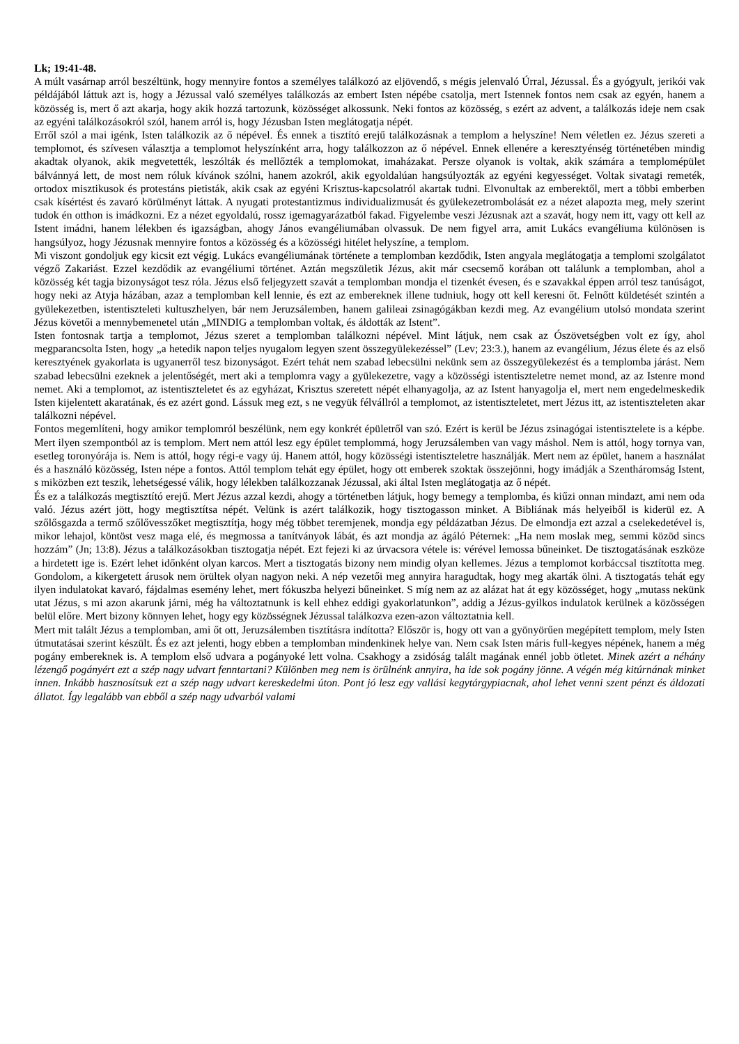Lk; 19:41-48.
A múlt vasárnap arról beszéltünk, hogy mennyire fontos a személyes találkozó az eljövendő, s mégis jelenvaló Úrral, Jézussal. És a gyógyult, jerikói vak példájából láttuk azt is, hogy a Jézussal való személyes találkozás az embert Isten népébe csatolja, mert Istennek fontos nem csak az egyén, hanem a közösség is, mert ő azt akarja, hogy akik hozzá tartozunk, közösséget alkossunk. Neki fontos az közösség, s ezért az advent, a találkozás ideje nem csak az egyéni találkozásokról szól, hanem arról is, hogy Jézusban Isten meglátogatja népét.
Erről szól a mai igénk, Isten találkozik az ő népével. És ennek a tisztító erejű találkozásnak a templom a helyszíne! Nem véletlen ez. Jézus szereti a templomot, és szívesen választja a templomot helyszínként arra, hogy találkozzon az ő népével. Ennek ellenére a keresztyénség történetében mindig akadtak olyanok, akik megvetették, leszólták és mellőzték a templomokat, imaházakat. Persze olyanok is voltak, akik számára a templomépület bálvánnyá lett, de most nem róluk kívánok szólni, hanem azokról, akik egyoldalúan hangsúlyozták az egyéni kegyességet. Voltak sivatagi remeték, ortodox misztikusok és protestáns pietisták, akik csak az egyéni Krisztus-kapcsolatról akartak tudni. Elvonultak az emberektől, mert a többi emberben csak kísértést és zavaró körülményt láttak. A nyugati protestantizmus individualizmusát és gyülekezetrombolását ez a nézet alapozta meg, mely szerint tudok én otthon is imádkozni. Ez a nézet egyoldalú, rossz igemagyarázatból fakad. Figyelembe veszi Jézusnak azt a szavát, hogy nem itt, vagy ott kell az Istent imádni, hanem lélekben és igazságban, ahogy János evangéliumában olvassuk. De nem figyel arra, amit Lukács evangéliuma különösen is hangsúlyoz, hogy Jézusnak mennyire fontos a közösség és a közösségi hitélet helyszíne, a templom.
Mi viszont gondoljuk egy kicsit ezt végig. Lukács evangéliumának története a templomban kezdődik, Isten angyala meglátogatja a templomi szolgálatot végző Zakariást. Ezzel kezdődik az evangéliumi történet. Aztán megszületik Jézus, akit már csecsemő korában ott találunk a templomban, ahol a közösség két tagja bizonyságot tesz róla. Jézus első feljegyzett szavát a templomban mondja el tizenkét évesen, és e szavakkal éppen arról tesz tanúságot, hogy neki az Atyja házában, azaz a templomban kell lennie, és ezt az embereknek illene tudniuk, hogy ott kell keresni őt. Felnőtt küldetését szintén a gyülekezetben, istentiszteleti kultuszhelyen, bár nem Jeruzsálemben, hanem galileai zsinagógákban kezdi meg. Az evangélium utolsó mondata szerint Jézus követői a mennybemenetel után „MINDIG a templomban voltak, és áldották az Istent”.
Isten fontosnak tartja a templomot, Jézus szeret a templomban találkozni népével. Mint látjuk, nem csak az Ószövetségben volt ez így, ahol megparancsolta Isten, hogy „a hetedik napon teljes nyugalom legyen szent összegyülekezéssel” (Lev; 23:3.), hanem az evangélium, Jézus élete és az első keresztyének gyakorlata is ugyanerről tesz bizonyságot. Ezért tehát nem szabad lebecsülni nekünk sem az összegyülekezést és a templomba járást. Nem szabad lebecsülni ezeknek a jelentőségét, mert aki a templomra vagy a gyülekezetre, vagy a közösségi istentiszteletre nemet mond, az az Istenre mond nemet. Aki a templomot, az istentiszteletet és az egyházat, Krisztus szeretett népét elhanyagolja, az az Istent hanyagolja el, mert nem engedelmeskedik Isten kijelentett akaratának, és ez azért gond. Lássuk meg ezt, s ne vegyük félvállról a templomot, az istentiszteletet, mert Jézus itt, az istentiszteleten akar találkozni népével.
Fontos megemlíteni, hogy amikor templomról beszélünk, nem egy konkrét épületről van szó. Ezért is kerül be Jézus zsinagógai istentisztelete is a képbe. Mert ilyen szempontból az is templom. Mert nem attól lesz egy épület templommá, hogy Jeruzsálemben van vagy máshol. Nem is attól, hogy tornya van, esetleg toronyórája is. Nem is attól, hogy régi-e vagy új. Hanem attól, hogy közösségi istentiszteletre használják. Mert nem az épület, hanem a használat és a használó közösség, Isten népe a fontos. Attól templom tehát egy épület, hogy ott emberek szoktak összejönni, hogy imádják a Szentháromság Istent, s miközben ezt teszik, lehetségessé válik, hogy lélekben találkozzanak Jézussal, aki által Isten meglátogatja az ő népét.
És ez a találkozás megtisztító erejű. Mert Jézus azzal kezdi, ahogy a történetben látjuk, hogy bemegy a templomba, és kiűzi onnan mindazt, ami nem oda való. Jézus azért jött, hogy megtisztítsa népét. Velünk is azért találkozik, hogy tisztogasson minket. A Bibliának más helyeiből is kiderül ez. A szőlősgazda a termő szőlővesszőket megtisztítja, hogy még többet teremjenek, mondja egy példázatban Jézus. De elmondja ezt azzal a cselekedetével is, mikor lehajol, köntöst vesz maga elé, és megmossa a tanítványok lábát, és azt mondja az ágáló Péternek: „Ha nem moslak meg, semmi közöd sincs hozzám” (Jn; 13:8). Jézus a találkozásokban tisztogatja népét. Ezt fejezi ki az úrvacsora vétele is: vérével lemossa bűneinket. De tisztogatásának eszköze a hirdetett ige is. Ezért lehet időnként olyan karcos. Mert a tisztogatás bizony nem mindig olyan kellemes. Jézus a templomot korbáccsal tisztította meg. Gondolom, a kikergetett árusok nem örültek olyan nagyon neki. A nép vezetői meg annyira haragudtak, hogy meg akarták ölni. A tisztogatás tehát egy ilyen indulatokat kavaró, fájdalmas esemény lehet, mert fókuszba helyezi bűneinket. S míg nem az az alázat hat át egy közösséget, hogy „mutass nekünk utat Jézus, s mi azon akarunk járni, még ha változtatnunk is kell ehhez eddigi gyakorlatunkon”, addig a Jézus-gyilkos indulatok kerülnek a közösségen belül előre. Mert bizony könnyen lehet, hogy egy közösségnek Jézussal találkozva ezen-azon változtatnia kell.
Mert mit talált Jézus a templomban, ami őt ott, Jeruzsálemben tisztításra indította? Először is, hogy ott van a gyönyörűen megépített templom, mely Isten útmutatásai szerint készült. És ez azt jelenti, hogy ebben a templomban mindenkinek helye van. Nem csak Isten máris full-kegyes népének, hanem a még pogány embereknek is. A templom első udvara a pogányoké lett volna. Csakhogy a zsidóság talált magának ennél jobb ötletet. Minek azért a néhány lézengő pogányért ezt a szép nagy udvart fenntartani? Különben meg nem is örülnénk annyira, ha ide sok pogány jönne. A végén még kitúrnának minket innen. Inkább hasznosítsuk ezt a szép nagy udvart kereskedelmi úton. Pont jó lesz egy vallási kegytárgypiacnak, ahol lehet venni szent pénzt és áldozati állatot. Így legalább van ebből a szép nagy udvarból valami